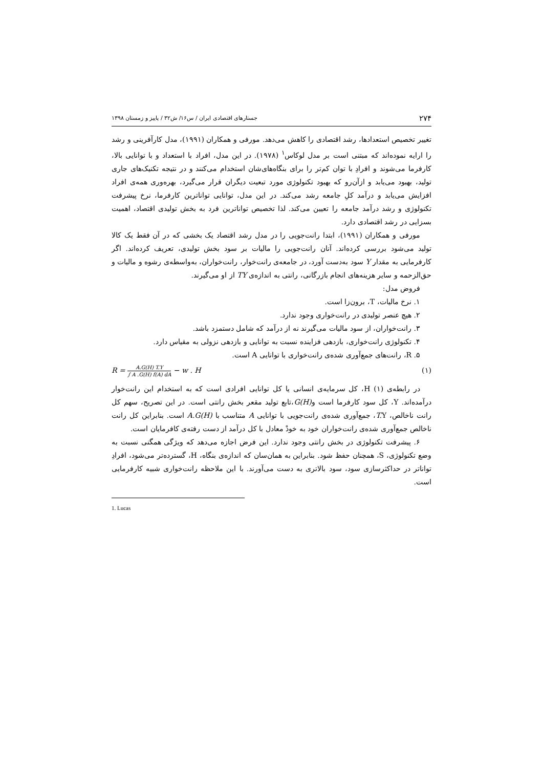۲۷۴ جستارهای اقتصادی ایران / س۱۶/ ش۳۲ / پاییز و زمستان ۱۳۹۸
تغییر تخصیص استعدادها، رشد اقتصادی را کاهش می‌دهد. مورفی و همکاران (۱۹۹۱)، مدل کارآفرینی و رشد را ارایه نموده‌اند که مبتنی است بر مدل لوکاس<sup>۱</sup> (۱۹۷۸). در این مدل، افراد با استعداد و با توانایی بالا، کارفرما می‌شوند و افرادِ با توان کم‌تر را برای بنگاه‌های‌شان استخدام می‌کنند و در نتیجه تکنیک‌های جاری تولید، بهبود می‌یابد و ازآن‌رو که بهبود تکنولوژی مورد تبعیت دیگران قرار می‌گیرد، بهره‌وری همه‌ی افراد افزایش می‌یابد و درآمد کلِ جامعه رشد می‌کند. در این مدل، توانایی تواناترین کارفرما، نرخ پیشرفت تکنولوژی و رشد درآمد جامعه را تعیین می‌کند. لذا تخصیص تواناترین فرد به بخش تولیدی اقتصاد، اهمیت بسزایی در رشد اقتصادی دارد.
مورفی و همکاران (۱۹۹۱)، ابتدا رانت‌جویی را در مدل رشد اقتصاد یک بخشی که در آن فقط یک کالا تولید می‌شود بررسی کرده‌اند. آنان رانت‌جویی را مالیات بر سود بخش تولیدی، تعریف کرده‌اند. اگر کارفرمایی به مقدار Y سود به‌دست آورد، در جامعه‌ی رانت‌خوار، رانت‌خواران، به‌واسطه‌ی رشوه و مالیات و حق‌الزحمه و سایر هزینه‌های انجام بازرگانی، رانتی به اندازه‌ی TY از او می‌گیرند.
فروض مدل:
۱. نرخ مالیات، T، برون‌زا است.
۲. هیچ عنصر تولیدی در رانت‌خواری وجود ندارد.
۳. رانت‌خواران، از سود مالیات می‌گیرند نه از درآمد که شامل دستمزد باشد.
۴. تکنولوژی رانت‌خواری، بازدهی فزاینده نسبت به توانایی و بازدهی نزولی به مقیاس دارد.
۵. R، رانت‌های جمع‌آوری شده‌ی رانت‌خواری با توانایی A است.
R = A.G(H) T.Y ∫ A .G(H) f(A) dA − w . H (۱)
در رابطه‌ی (۱) H، کل سرمایه‌ی انسانی یا کل توانایی افرادی است که به استخدام این رانت‌خوار درآمده‌اند. Y، کل سود کارفرما است وG(H)،تابع تولید مقعر بخش رانتی است. در این تصریح، سهم کل رانت ناخالص، T. Y، جمع‌آوری شده‌ی رانت‌جویی با توانایی A متناسب با A.G(H) است. بنابراین کل رانت ناخالص جمع‌آوری شده‌ی رانت‌خواران خود به خودْ معادل با کل درآمد از دست رفته‌ی کافرمایان است.
۶. پیشرفت تکنولوژی در بخش رانتی وجود ندارد. این فرض اجازه می‌دهد که ویژگی همگنی نسبت به وضع تکنولوژی، S، همچنان حفظ شود. بنابراین به همان‌سان که اندازه‌ی بنگاه، H، گسترده‌تر می‌شود، افرادِ تواناتر در حداکثرسازی سود، سود بالاتری به دست می‌آورند. با این ملاحظه رانت‌خواری شبیه کارفرمایی است.
1. Lucas